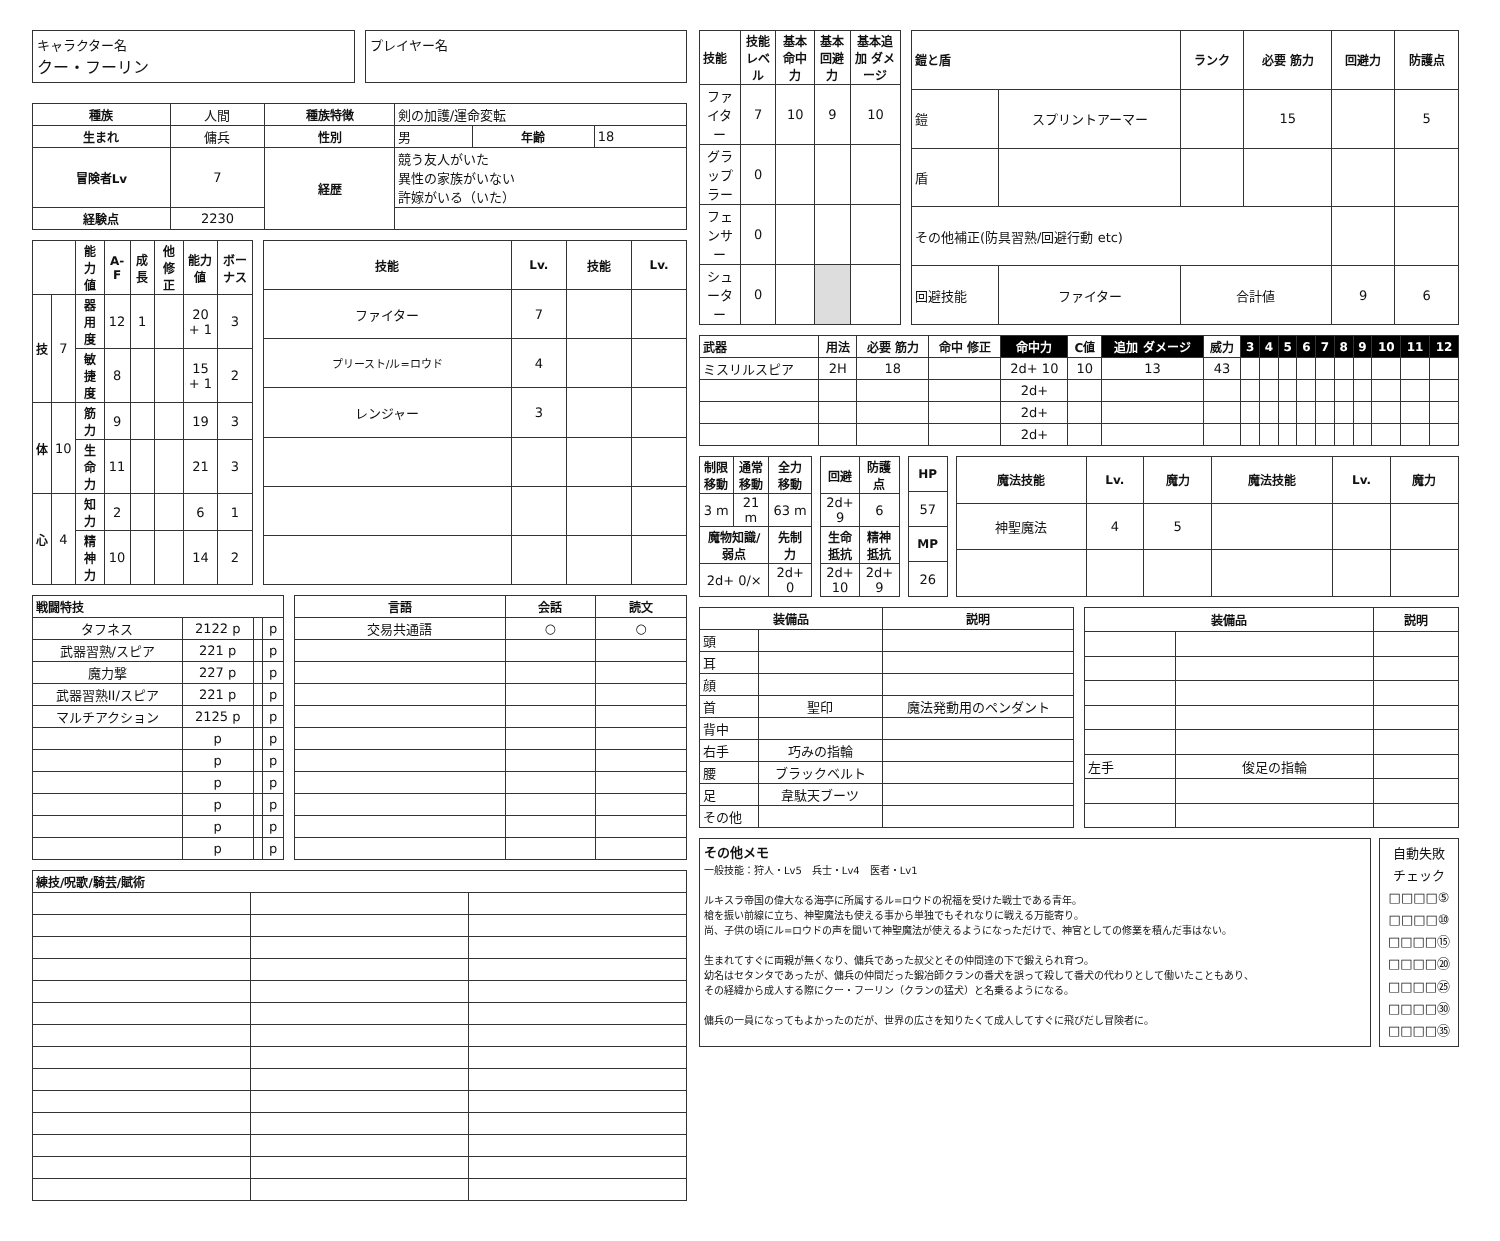キャラクター名
クー・フーリン
プレイヤー名
| 種族 | 人間 | 種族特徴 | 剣の加護/運命変転 | | |
| 生まれ | 傭兵 | 性別 | 男 | 年齢 | 18 |
| 冒険者Lv | 7 | 経歴 | 競う友人がいた 異性の家族がいない 許嫁がいる（いた） | | |
| 経験点 | 2230 | | | | |
| | | 能力値 | A-F | 成長 | 他修正 | 能力値 | ボーナス |
| --- | --- | --- | --- | --- | --- | --- | --- |
| 技 | 7 | 器用度 | 12 | 1 | | 20 + 1 | 3 |
| | | 敏捷度 | 8 | | | 15 + 1 | 2 |
| 体 | 10 | 筋力 | 9 | | | 19 | 3 |
| | | 生命力 | 11 | | | 21 | 3 |
| 心 | 4 | 知力 | 2 | | | 6 | 1 |
| | | 精神力 | 10 | | | 14 | 2 |
| 技能 | Lv. | 技能 | Lv. |
| --- | --- | --- | --- |
| ファイター | 7 | | |
| プリースト/ル=ロウド | 4 | | |
| レンジャー | 3 | | |
| 戦闘特技 | | | |
| --- | --- | --- | --- |
| タフネス | 2122 p | | p |
| 武器習熟/スピア | 221 p | | p |
| 魔力撃 | 227 p | | p |
| 武器習熟II/スピア | 221 p | | p |
| マルチアクション | 2125 p | | p |
| | p | | p |
| | p | | p |
| | p | | p |
| | p | | p |
| | p | | p |
| | p | | p |
| 言語 | 会話 | 読文 |
| --- | --- | --- |
| 交易共通語 | ○ | ○ |
| 練技/呪歌/騎芸/賦術 | | |
| --- | --- | --- |
| 技能 | 技能 レベル | 基本 命中力 | 基本 回避力 | 基本追加 ダメージ |
| --- | --- | --- | --- | --- |
| ファイター | 7 | 10 | 9 | 10 |
| グラップラー | 0 | | | |
| フェンサー | 0 | | | |
| シューター | 0 | | | |
| 鎧と盾 | | ランク | 必要 筋力 | 回避力 | 防護点 |
| --- | --- | --- | --- | --- | --- |
| 鎧 | スプリントアーマー | | 15 | | 5 |
| 盾 | | | | | |
| その他補正(防具習熟/回避行動 etc) | | | | | |
| 回避技能 | ファイター | 合計値 | | 9 | 6 |
| 武器 | 用法 | 必要 筋力 | 命中 修正 | 命中力 | C値 | 追加 ダメージ | 威力 | 3 | 4 | 5 | 6 | 7 | 8 | 9 | 10 | 11 | 12 |
| --- | --- | --- | --- | --- | --- | --- | --- | --- | --- | --- | --- | --- | --- | --- | --- | --- | --- |
| ミスリルスピア | 2H | 18 | | 2d+ 10 | 10 | 13 | 43 | | | | | | | | | | |
| | | | | 2d+ | | | | | | | | | | | | | |
| | | | | 2d+ | | | | | | | | | | | | | |
| | | | | 2d+ | | | | | | | | | | | | | |
| 制限移動 | 通常移動 | 全力移動 |
| --- | --- | --- |
| 3 m | 21 m | 63 m |
| 魔物知識/弱点 | | 先制力 |
| 2d+ 0/× | | 2d+ 0 |
| 回避 | 防護点 |
| --- | --- |
| 2d+ 9 | 6 |
| 生命抵抗 | 精神抵抗 |
| 2d+ 10 | 2d+ 9 |
| HP |
| --- |
| 57 |
| MP |
| 26 |
| 魔法技能 | Lv. | 魔力 | 魔法技能 | Lv. | 魔力 |
| --- | --- | --- | --- | --- | --- |
| 神聖魔法 | 4 | 5 | | | |
| 装備品 | | 説明 |
| --- | --- | --- |
| 頭 | | |
| 耳 | | |
| 顔 | | |
| 首 | 聖印 | 魔法発動用のペンダント |
| 背中 | | |
| 右手 | 巧みの指輪 | |
| 腰 | ブラックベルト | |
| 足 | 韋駄天ブーツ | |
| その他 | | |
| 装備品 | | 説明 |
| --- | --- | --- |
| 左手 | 俊足の指輪 | |
その他メモ
一般技能：狩人・Lv5　兵士・Lv4　医者・Lv1
ルキスラ帝国の偉大なる海亭に所属するル=ロウドの祝福を受けた戦士である青年。
槍を振い前線に立ち、神聖魔法も使える事から単独でもそれなりに戦える万能寄り。
尚、子供の頃にル=ロウドの声を聞いて神聖魔法が使えるようになっただけで、神官としての修業を積んだ事はない。
生まれてすぐに両親が無くなり、傭兵であった叔父とその仲間達の下で鍛えられ育つ。
幼名はセタンタであったが、傭兵の仲間だった鍛冶師クランの番犬を誤って殺して番犬の代わりとして働いたこともあり、
その経緯から成人する際にクー・フーリン（クランの猛犬）と名乗るようになる。
傭兵の一員になってもよかったのだが、世界の広さを知りたくて成人してすぐに飛びだし冒険者に。
自動失敗
チェック
□□□□⑤
□□□□⑩
□□□□⑮
□□□□⑳
□□□□㉕
□□□□㉚
□□□□㉟